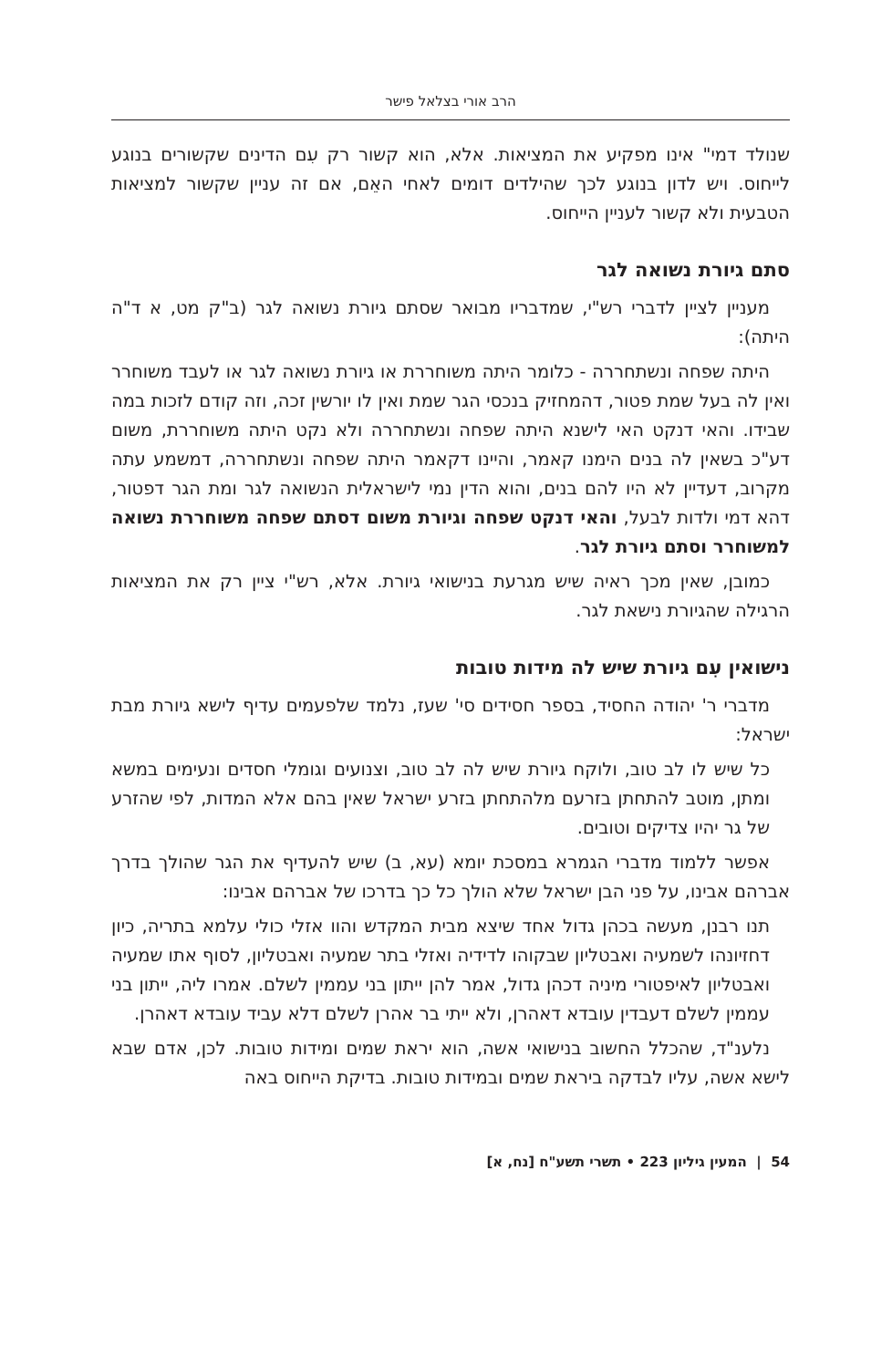הרב אורי בצלאל פישר
שנולד דמי" אינו מפקיע את המציאות. אלא, הוא קשור רק עִם הדינים שקשורים בנוגע לייחוס. ויש לדון בנוגע לכך שהילדים דומים לאחי האֵם, אם זה עניין שקשור למציאות הטבעית ולא קשור לעניין הייחוס.
סתם גיורת נשואה לגר
מעניין לציין לדברי רש"י, שמדבריו מבואר שסתם גיורת נשואה לגר (ב"ק מט, א ד"ה היתה):
היתה שפחה ונשתחררה - כלומר היתה משוחררת או גיורת נשואה לגר או לעבד משוחרר ואין לה בעל שמת פטור, דהמחזיק בנכסי הגר שמת ואין לו יורשין זכה, וזה קודם לזכות במה שבידו. והאי דנקט האי לישנא היתה שפחה ונשתחררה ולא נקט היתה משוחררת, משום דע"כ בשאין לה בנים הימנו קאמר, והיינו דקאמר היתה שפחה ונשתחררה, דמשמע עתה מקרוב, דעדיין לא היו להם בנים, והוא הדין נמי לישראלית הנשואה לגר ומת הגר דפטור, דהא דמי ולדות לבעל, והאי דנקט שפחה וגיורת משום דסתם שפחה משוחררת נשואה למשוחרר וסתם גיורת לגר.
כמובן, שאין מכך ראיה שיש מגרעת בנישואי גיורת. אלא, רש"י ציין רק את המציאות הרגילה שהגיורת נישאת לגר.
נישואין עִם גיורת שיש לה מידות טובות
מדברי ר' יהודה החסיד, בספר חסידים סי' שעז, נלמד שלפעמים עדיף לישא גיורת מבת ישראל:
כל שיש לו לב טוב, ולוקח גיורת שיש לה לב טוב, וצנועים וגומלי חסדים ונעימים במשא ומתן, מוטב להתחתן בזרעם מלהתחתן בזרע ישראל שאין בהם אלא המדות, לפי שהזרע של גר יהיו צדיקים וטובים.
אפשר ללמוד מדברי הגמרא במסכת יומא (עא, ב) שיש להעדיף את הגר שהולך בדרך אברהם אבינו, על פני הבן ישראל שלא הולך כל כך בדרכו של אברהם אבינו:
תנו רבנן, מעשה בכהן גדול אחד שיצא מבית המקדש והוו אזלי כולי עלמא בתריה, כיון דחזיונהו לשמעיה ואבטליון שבקוהו לדידיה ואזלי בתר שמעיה ואבטליון, לסוף אתו שמעיה ואבטליון לאיפטורי מיניה דכהן גדול, אמר להן ייתון בני עממין לשלם. אמרו ליה, ייתון בני עממין לשלם דעבדין עובדא דאהרן, ולא ייתי בר אהרן לשלם דלא עביד עובדא דאהרן.
נלענ"ד, שהכלל החשוב בנישואי אשה, הוא יראת שמים ומידות טובות. לכן, אדם שבא לישא אשה, עליו לבדקה ביראת שמים ובמידות טובות. בדיקת הייחוס באה
54 | המעין גיליון 223 • תשרי תשע"ח [נח, א]